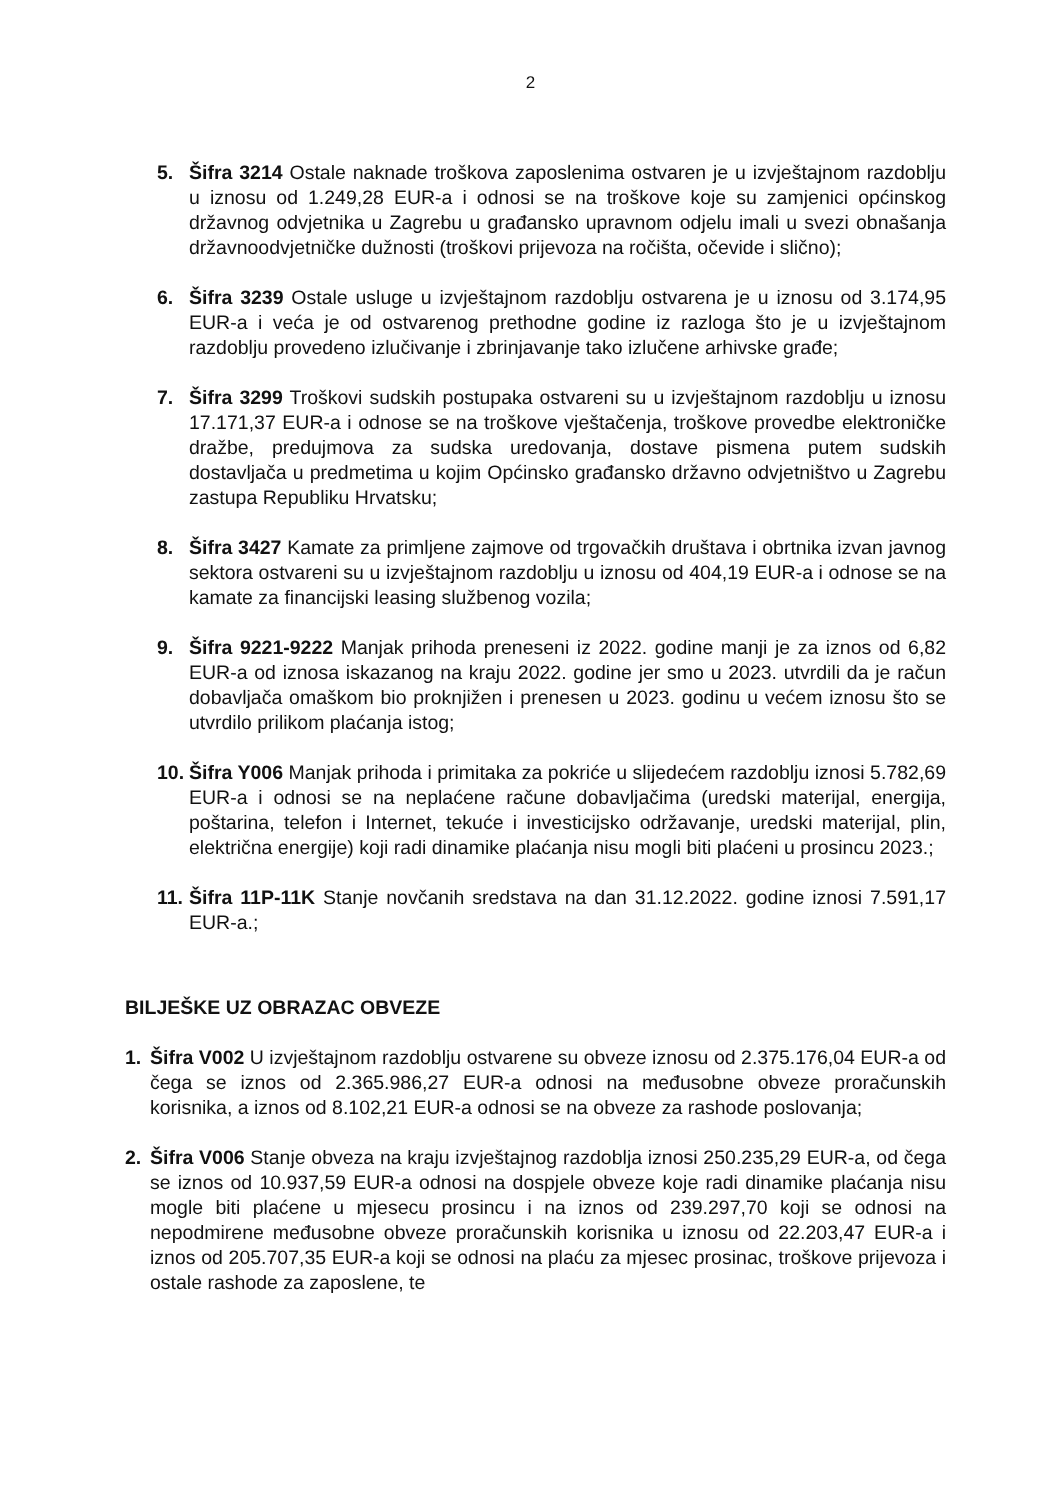2
5. Šifra 3214 Ostale naknade troškova zaposlenima ostvaren je u izvještajnom razdoblju u iznosu od 1.249,28 EUR-a i odnosi se na troškove koje su zamjenici općinskog državnog odvjetnika u Zagrebu u građansko upravnom odjelu imali u svezi obnašanja državnoodvjetničke dužnosti (troškovi prijevoza na ročišta, očevide i slično);
6. Šifra 3239 Ostale usluge u izvještajnom razdoblju ostvarena je u iznosu od 3.174,95 EUR-a i veća je od ostvarenog prethodne godine iz razloga što je u izvještajnom razdoblju provedeno izlučivanje i zbrinjavanje tako izlučene arhivske građe;
7. Šifra 3299 Troškovi sudskih postupaka ostvareni su u izvještajnom razdoblju u iznosu 17.171,37 EUR-a i odnose se na troškove vještačenja, troškove provedbe elektroničke dražbe, predujmova za sudska uredovanja, dostave pismena putem sudskih dostavljača u predmetima u kojim Općinsko građansko državno odvjetništvo u Zagrebu zastupa Republiku Hrvatsku;
8. Šifra 3427 Kamate za primljene zajmove od trgovačkih društava i obrtnika izvan javnog sektora ostvareni su u izvještajnom razdoblju u iznosu od 404,19 EUR-a i odnose se na kamate za financijski leasing službenog vozila;
9. Šifra 9221-9222 Manjak prihoda preneseni iz 2022. godine manji je za iznos od 6,82 EUR-a od iznosa iskazanog na kraju 2022. godine jer smo u 2023. utvrdili da je račun dobavljača omaškom bio proknjižen i prenesen u 2023. godinu u većem iznosu što se utvrdilo prilikom plaćanja istog;
10.
Šifra Y006 Manjak prihoda i primitaka za pokriće u slijedećem razdoblju iznosi 5.782,69 EUR-a i odnosi se na neplaćene račune dobavljačima (uredski materijal, energija, poštarina, telefon i Internet, tekuće i investicijsko održavanje, uredski materijal, plin, električna energije) koji radi dinamike plaćanja nisu mogli biti plaćeni u prosincu 2023.;
11.
Šifra 11P-11K Stanje novčanih sredstava na dan 31.12.2022. godine iznosi 7.591,17 EUR-a.;
BILJEŠKE UZ OBRAZAC OBVEZE
1. Šifra V002 U izvještajnom razdoblju ostvarene su obveze iznosu od 2.375.176,04 EUR-a od čega se iznos od 2.365.986,27 EUR-a odnosi na međusobne obveze proračunskih korisnika, a iznos od 8.102,21 EUR-a odnosi se na obveze za rashode poslovanja;
2. Šifra V006 Stanje obveza na kraju izvještajnog razdoblja iznosi 250.235,29 EUR-a, od čega se iznos od 10.937,59 EUR-a odnosi na dospjele obveze koje radi dinamike plaćanja nisu mogle biti plaćene u mjesecu prosincu i na iznos od 239.297,70 koji se odnosi na nepodmirene međusobne obveze proračunskih korisnika u iznosu od 22.203,47 EUR-a i iznos od 205.707,35 EUR-a koji se odnosi na plaću za mjesec prosinac, troškove prijevoza i ostale rashode za zaposlene, te